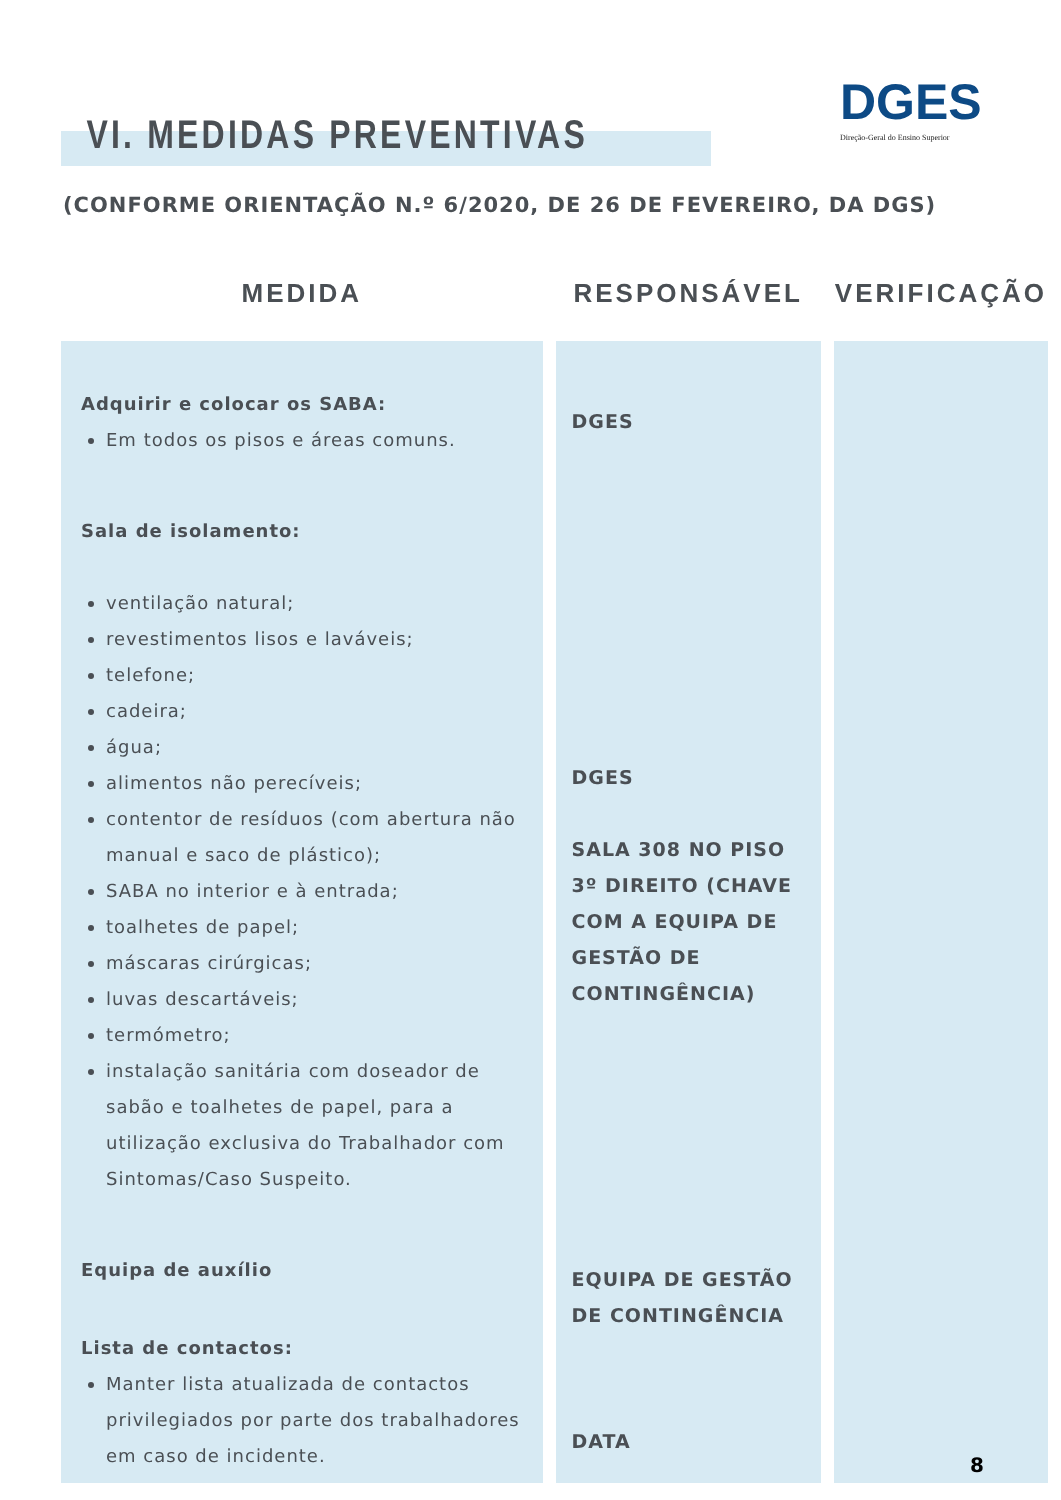DGES
Direção-Geral do Ensino Superior
VI. MEDIDAS PREVENTIVAS
(CONFORME ORIENTAÇÃO N.º 6/2020, DE 26 DE FEVEREIRO, DA DGS)
| MEDIDA | RESPONSÁVEL | VERIFICAÇÃO |
| --- | --- | --- |
| Adquirir e colocar os SABA: Em todos os pisos e áreas comuns. Sala de isolamento: ventilação natural; revestimentos lisos e laváveis; telefone; cadeira; água; alimentos não perecíveis; contentor de resíduos (com abertura não manual e saco de plástico); SABA no interior e à entrada; toalhetes de papel; máscaras cirúrgicas; luvas descartáveis; termómetro; instalação sanitária com doseador de sabão e toalhetes de papel, para a utilização exclusiva do Trabalhador com Sintomas/Caso Suspeito. Equipa de auxílio Lista de contactos: Manter lista atualizada de contactos privilegiados por parte dos trabalhadores em caso de incidente. | DGES DGES SALA 308 NO PISO 3º DIREITO (CHAVE COM A EQUIPA DE GESTÃO DE CONTINGÊNCIA) EQUIPA DE GESTÃO DE CONTINGÊNCIA DATA | |
8